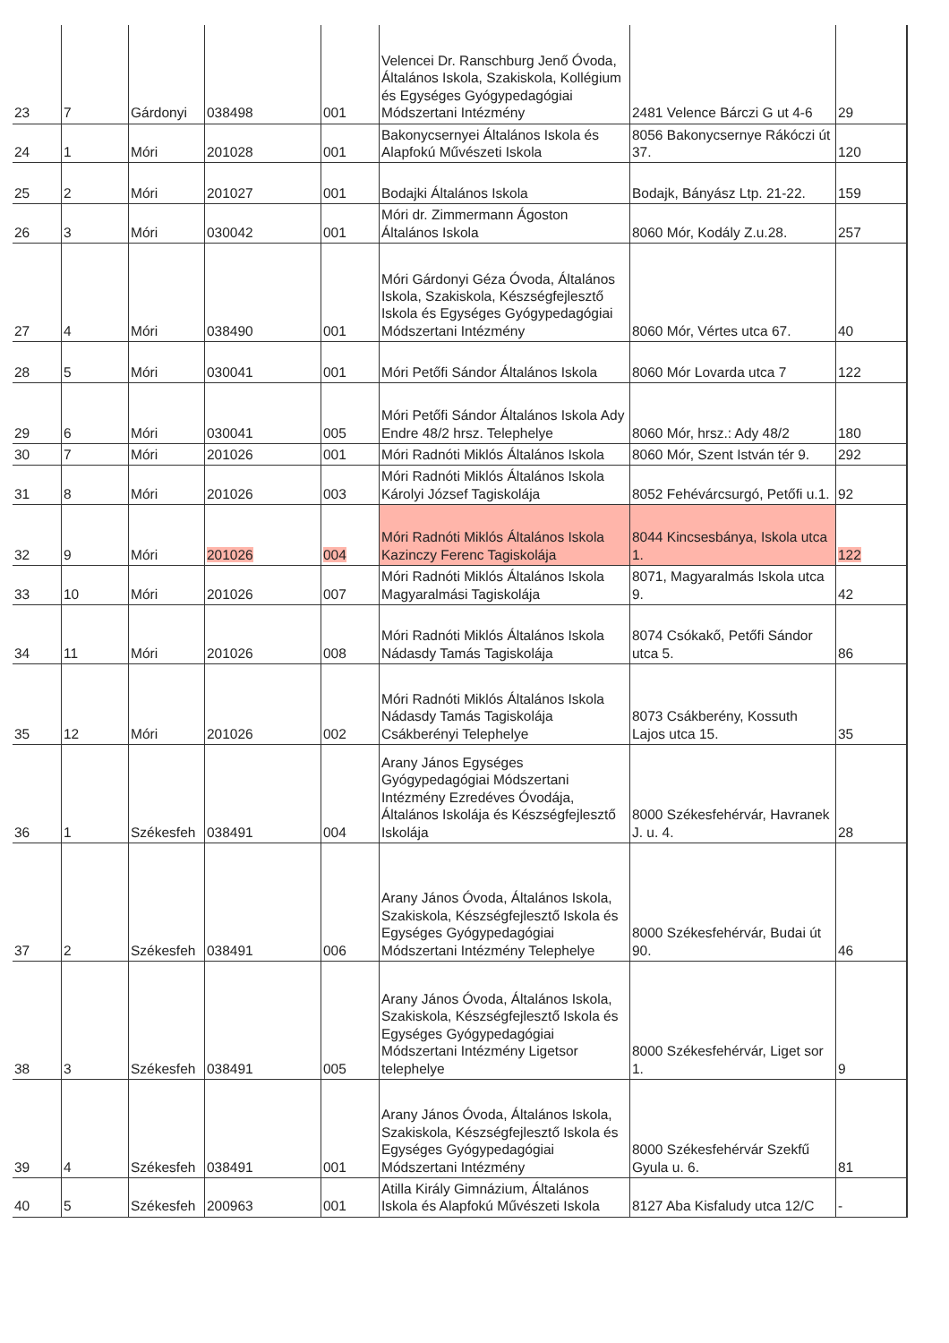| 23 | 7 | Gárdonyi | 038498 | 001 | Velencei Dr. Ranschburg Jenő Óvoda, Általános Iskola, Szakiskola, Kollégium és Egységes Gyógypedagógiai Módszertani Intézmény | 2481 Velence Bárczi G ut 4-6 | 29 |
| 24 | 1 | Móri | 201028 | 001 | Bakonycsernyei Általános Iskola és Alapfokú Művészeti Iskola | 8056 Bakonycsernye Rákóczi út 37. | 120 |
| 25 | 2 | Móri | 201027 | 001 | Bodajki Általános Iskola | Bodajk, Bányász Ltp. 21-22. | 159 |
| 26 | 3 | Móri | 030042 | 001 | Móri dr. Zimmermann Ágoston Általános Iskola | 8060 Mór, Kodály Z.u.28. | 257 |
| 27 | 4 | Móri | 038490 | 001 | Móri Gárdonyi Géza Óvoda, Általános Iskola, Szakiskola, Készségfejlesztő Iskola és Egységes Gyógypedagógiai Módszertani Intézmény | 8060 Mór, Vértes utca 67. | 40 |
| 28 | 5 | Móri | 030041 | 001 | Móri Petőfi Sándor Általános Iskola | 8060 Mór Lovarda utca 7 | 122 |
| 29 | 6 | Móri | 030041 | 005 | Móri Petőfi Sándor Általános Iskola Ady Endre 48/2 hrsz. Telephelye | 8060 Mór, hrsz.: Ady 48/2 | 180 |
| 30 | 7 | Móri | 201026 | 001 | Móri Radnóti Miklós Általános Iskola | 8060 Mór, Szent István tér 9. | 292 |
| 31 | 8 | Móri | 201026 | 003 | Móri Radnóti Miklós Általános Iskola Károlyi József Tagiskolája | 8052 Fehévárcsurgó, Petőfi u.1. | 92 |
| 32 | 9 | Móri | 201026 | 004 | Móri Radnóti Miklós Általános Iskola Kazinczy Ferenc Tagiskolája | 8044 Kincsesbánya, Iskola utca 1. | 122 |
| 33 | 10 | Móri | 201026 | 007 | Móri Radnóti Miklós Általános Iskola Magyaralmási Tagiskolája | 8071, Magyaralmás Iskola utca 9. | 42 |
| 34 | 11 | Móri | 201026 | 008 | Móri Radnóti Miklós Általános Iskola Nádasdy Tamás Tagiskolája | 8074 Csókakő, Petőfi Sándor utca 5. | 86 |
| 35 | 12 | Móri | 201026 | 002 | Móri Radnóti Miklós Általános Iskola Nádasdy Tamás Tagiskolája Csákberényi Telephelye | 8073 Csákberény, Kossuth Lajos utca 15. | 35 |
| 36 | 1 | Székesfeh | 038491 | 004 | Arany János Egységes Gyógypedagógiai Módszertani Intézmény Ezredéves Óvodája, Általános Iskolája és Készségfejlesztő Iskolája | 8000 Székesfehérvár, Havranek J. u. 4. | 28 |
| 37 | 2 | Székesfeh | 038491 | 006 | Arany János Óvoda, Általános Iskola, Szakiskola, Készségfejlesztő Iskola és Egységes Gyógypedagógiai Módszertani Intézmény Telephelye | 8000 Székesfehérvár, Budai út 90. | 46 |
| 38 | 3 | Székesfeh | 038491 | 005 | Arany János Óvoda, Általános Iskola, Szakiskola, Készségfejlesztő Iskola és Egységes Gyógypedagógiai Módszertani Intézmény Ligetsor telephelye | 8000 Székesfehérvár, Liget sor 1. | 9 |
| 39 | 4 | Székesfeh | 038491 | 001 | Arany János Óvoda, Általános Iskola, Szakiskola, Készségfejlesztő Iskola és Egységes Gyógypedagógiai Módszertani Intézmény | 8000 Székesfehérvár Szekfű Gyula u. 6. | 81 |
| 40 | 5 | Székesfeh | 200963 | 001 | Atilla Király Gimnázium, Általános Iskola és Alapfokú Művészeti Iskola | 8127 Aba Kisfaludy utca 12/C | - |